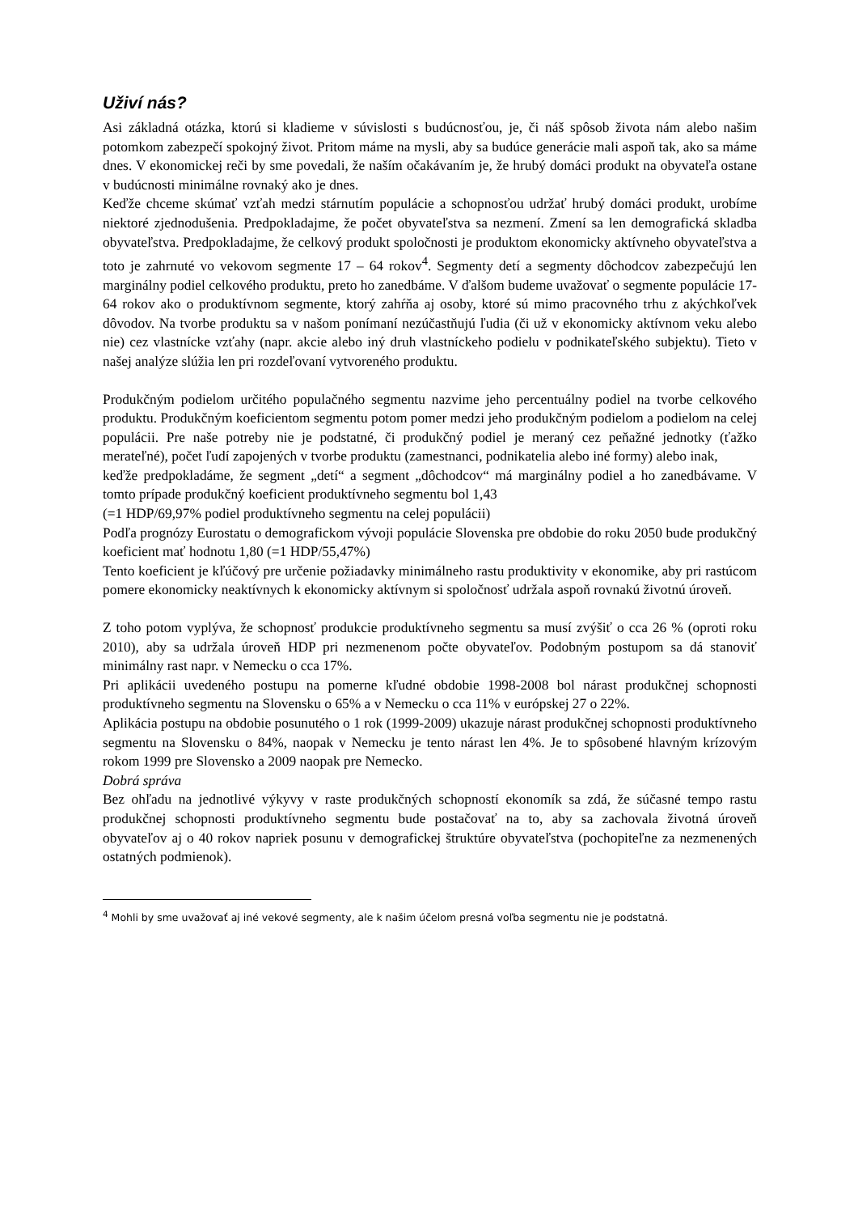Uživí nás?
Asi základná otázka, ktorú si kladieme v súvislosti s budúcnosťou, je, či náš spôsob života nám alebo našim potomkom zabezpečí spokojný život. Pritom máme na mysli, aby sa budúce generácie mali aspoň tak, ako sa máme dnes. V ekonomickej reči by sme povedali, že naším očakávaním je, že hrubý domáci produkt na obyvateľa ostane v budúcnosti minimálne rovnaký ako je dnes.
Keďže chceme skúmať vzťah medzi stárnutím populácie a schopnosťou udržať hrubý domáci produkt, urobíme niektoré zjednodušenia. Predpokladajme, že počet obyvateľstva sa nezmení. Zmení sa len demografická skladba obyvateľstva. Predpokladajme, že celkový produkt spoločnosti je produktom ekonomicky aktívneho obyvateľstva a toto je zahrnuté vo vekovom segmente 17 – 64 rokov<sup>4</sup>. Segmenty detí a segmenty dôchodcov zabezpečujú len marginálny podiel celkového produktu, preto ho zanedbáme. V ďalšom budeme uvažovať o segmente populácie 17-64 rokov ako o produktívnom segmente, ktorý zahŕňa aj osoby, ktoré sú mimo pracovného trhu z akýchkoľvek dôvodov. Na tvorbe produktu sa v našom ponímaní nezúčastňujú ľudia (či už v ekonomicky aktívnom veku alebo nie) cez vlastnícke vzťahy (napr. akcie alebo iný druh vlastníckeho podielu v podnikateľského subjektu). Tieto v našej analýze slúžia len pri rozdeľovaní vytvoreného produktu.
Produkčným podielom určitého populačného segmentu nazvime jeho percentuálny podiel na tvorbe celkového produktu. Produkčným koeficientom segmentu potom pomer medzi jeho produkčným podielom a podielom na celej populácii. Pre naše potreby nie je podstatné, či produkčný podiel je meraný cez peňažné jednotky (ťažko merateľné), počet ľudí zapojených v tvorbe produktu (zamestnanci, podnikatelia alebo iné formy) alebo inak,
keďže predpokladáme, že segment „detí“ a segment „dôchodcov“ má marginálny podiel a ho zanedbávame. V tomto prípade produkčný koeficient produktívneho segmentu bol 1,43
(=1 HDP/69,97% podiel produktívneho segmentu na celej populácii)
Podľa prognózy Eurostatu o demografickom vývoji populácie Slovenska pre obdobie do roku 2050 bude produkčný koeficient mať hodnotu 1,80 (=1 HDP/55,47%)
Tento koeficient je kľúčový pre určenie požiadavky minimálneho rastu produktivity v ekonomike, aby pri rastúcom pomere ekonomicky neaktívnych k ekonomicky aktívnym si spoločnosť udržala aspoň rovnakú životnú úroveň.
Z toho potom vyplýva, že schopnosť produkcie produktívneho segmentu sa musí zvýšiť o cca 26 % (oproti roku 2010), aby sa udržala úroveň HDP pri nezmenenom počte obyvateľov. Podobným postupom sa dá stanoviť minimálny rast napr. v Nemecku o cca 17%.
Pri aplikácii uvedeného postupu na pomerne kľudné obdobie 1998-2008 bol nárast produkčnej schopnosti produktívneho segmentu na Slovensku o 65% a v Nemecku o cca 11% v európskej 27 o 22%.
Aplikácia postupu na obdobie posunutého o 1 rok (1999-2009) ukazuje nárast produkčnej schopnosti produktívneho segmentu na Slovensku o 84%, naopak v Nemecku je tento nárast len 4%. Je to spôsobené hlavným krízovým rokom 1999 pre Slovensko a 2009 naopak pre Nemecko.
Dobrá správa
Bez ohľadu na jednotlivé výkyvy v raste produkčných schopností ekonomík sa zdá, že súčasné tempo rastu produkčnej schopnosti produktívneho segmentu bude postačovať na to, aby sa zachovala životná úroveň obyvateľov aj o 40 rokov napriek posunu v demografickej štruktúre obyvateľstva (pochopiteľne za nezmenených ostatných podmienok).
<sup>4</sup> Mohli by sme uvažovať aj iné vekové segmenty, ale k našim účelom presná voľba segmentu nie je podstatná.